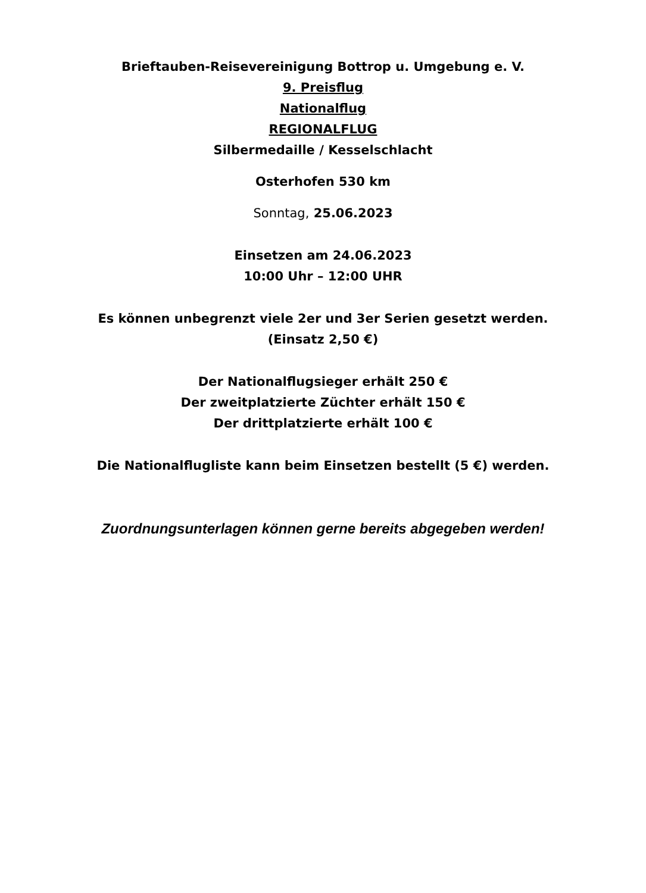Brieftauben-Reisevereinigung Bottrop u. Umgebung e. V.
9. Preisflug
Nationalflug
REGIONALFLUG
Silbermedaille / Kesselschlacht
Osterhofen 530 km
Sonntag, 25.06.2023
Einsetzen am 24.06.2023
10:00 Uhr – 12:00 UHR
Es können unbegrenzt viele 2er und 3er Serien gesetzt werden.
(Einsatz 2,50 €)
Der Nationalflugsieger erhält 250 €
Der zweitplatzierte Züchter erhält 150 €
Der drittplatzierte erhält 100 €
Die Nationalflugliste kann beim Einsetzen bestellt (5 €) werden.
Zuordnungsunterlagen können gerne bereits abgegeben werden!